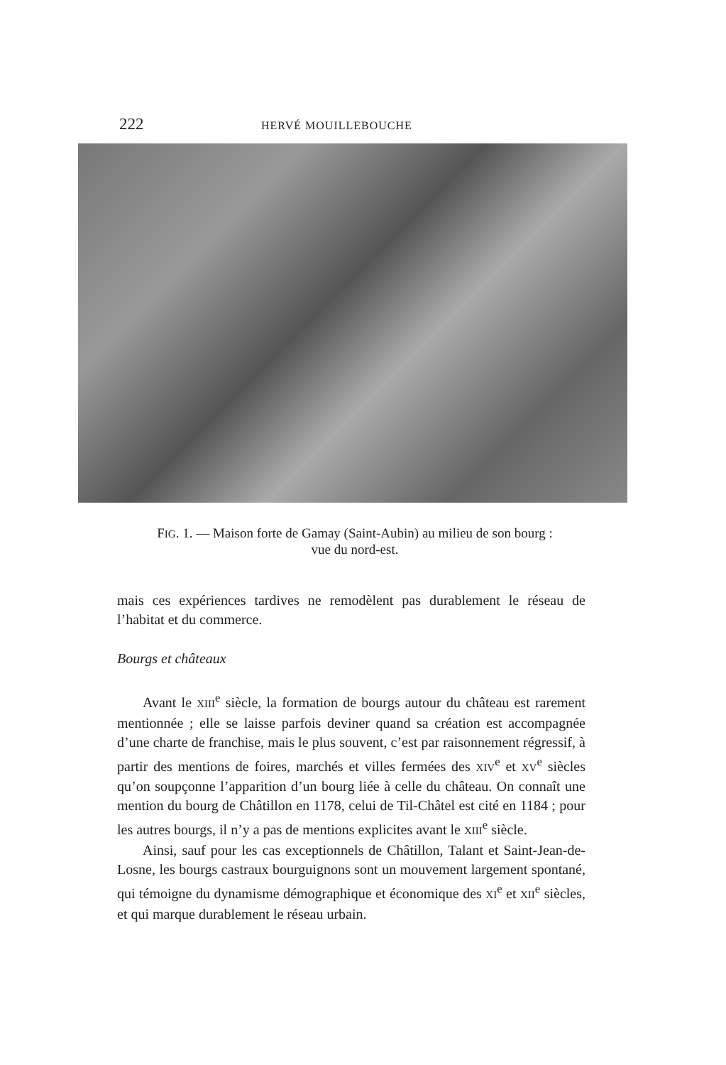222 HERVÉ MOUILLEBOUCHE
FIG. 1. — Maison forte de Gamay (Saint-Aubin) au milieu de son bourg :
vue du nord-est.
mais ces expériences tardives ne remodèlent pas durablement le réseau de l’habitat et du commerce.
Bourgs et châteaux
Avant le XIII<sup>e</sup> siècle, la formation de bourgs autour du château est rarement mentionnée ; elle se laisse parfois deviner quand sa création est accompagnée d’une charte de franchise, mais le plus souvent, c’est par raisonnement régressif, à partir des mentions de foires, marchés et villes fermées des XIV<sup>e</sup> et XV<sup>e</sup> siècles qu’on soupçonne l’apparition d’un bourg liée à celle du château. On connaît une mention du bourg de Châtillon en 1178, celui de Til-Châtel est cité en 1184 ; pour les autres bourgs, il n’y a pas de mentions explicites avant le XIII<sup>e</sup> siècle.
Ainsi, sauf pour les cas exceptionnels de Châtillon, Talant et Saint-Jean-de-Losne, les bourgs castraux bourguignons sont un mouvement largement spontané, qui témoigne du dynamisme démographique et économique des XI<sup>e</sup> et XII<sup>e</sup> siècles, et qui marque durablement le réseau urbain.